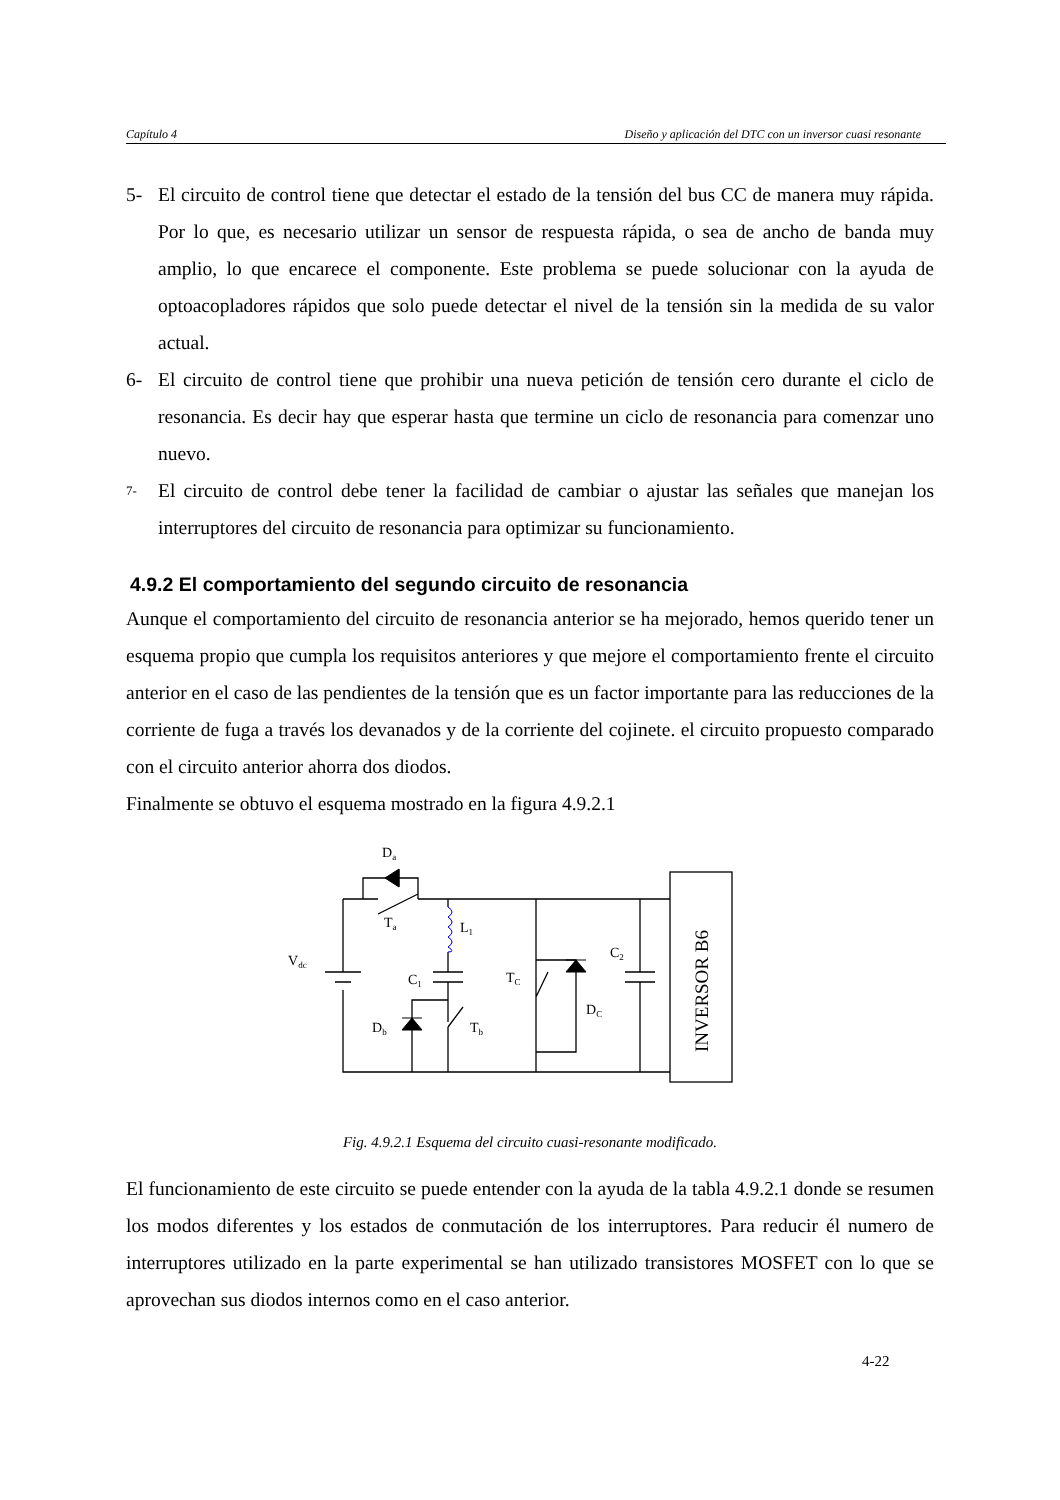Capítulo 4 Diseño y aplicación del DTC con un inversor cuasi resonante
5- El circuito de control tiene que detectar el estado de la tensión del bus CC de manera muy rápida. Por lo que, es necesario utilizar un sensor de respuesta rápida, o sea de ancho de banda muy amplio, lo que encarece el componente. Este problema se puede solucionar con la ayuda de optoacopladores rápidos que solo puede detectar el nivel de la tensión sin la medida de su valor actual.
6- El circuito de control tiene que prohibir una nueva petición de tensión cero durante el ciclo de resonancia. Es decir hay que esperar hasta que termine un ciclo de resonancia para comenzar uno nuevo.
7- El circuito de control debe tener la facilidad de cambiar o ajustar las señales que manejan los interruptores del circuito de resonancia para optimizar su funcionamiento.
4.9.2 El comportamiento del segundo circuito de resonancia
Aunque el comportamiento del circuito de resonancia anterior se ha mejorado, hemos querido tener un esquema propio que cumpla los requisitos anteriores y que mejore el comportamiento frente el circuito anterior en el caso de las pendientes de la tensión que es un factor importante para las reducciones de la corriente de fuga a través los devanados y de la corriente del cojinete. el circuito propuesto comparado con el circuito anterior ahorra dos diodos.
Finalmente se obtuvo el esquema mostrado en la figura 4.9.2.1
Da
Ta
L1
Vdc
C1
TC
DC
C2
Db
Tb
INVERSOR B6
Fig. 4.9.2.1 Esquema del circuito cuasi-resonante modificado.
El funcionamiento de este circuito se puede entender con la ayuda de la tabla 4.9.2.1 donde se resumen los modos diferentes y los estados de conmutación de los interruptores. Para reducir él numero de interruptores utilizado en la parte experimental se han utilizado transistores MOSFET con lo que se aprovechan sus diodos internos como en el caso anterior.
4-22